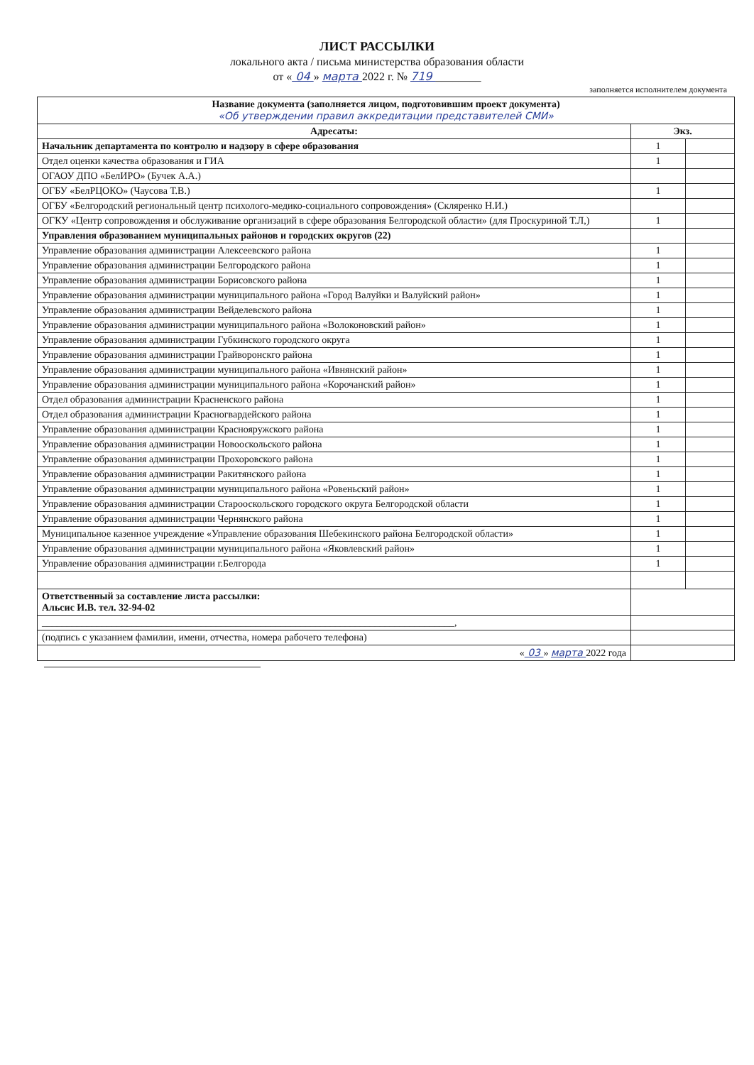ЛИСТ РАССЫЛКИ
локального акта / письма министерства образования области
от « 04 » марта 2022 г. № 719 ________
заполняется исполнителем документа
| Название документа (заполняется лицом, подготовившим проект документа) «Об утверждении правил аккредитации представителей СМИ» | | |
| --- | --- | --- |
| Адресаты: | Экз. | |
| Начальник департамента по контролю и надзору в сфере образования | 1 | |
| Отдел оценки качества образования и ГИА | 1 | |
| ОГАОУ ДПО «БелИРО» (Бучек А.А.) | | |
| ОГБУ «БелРЦОКО» (Чаусова Т.В.) | 1 | |
| ОГБУ «Белгородский региональный центр психолого-медико-социального сопровождения» (Скляренко Н.И.) | | |
| ОГКУ «Центр сопровождения и обслуживание организаций в сфере образования Белгородской области» (для Проскуриной Т.Л,) | 1 | |
| Управления образованием муниципальных районов и городских округов (22) | | |
| Управление образования администрации Алексеевского района | 1 | |
| Управление образования администрации Белгородского района | 1 | |
| Управление образования администрации Борисовского района | 1 | |
| Управление образования администрации муниципального района «Город Валуйки и Валуйский район» | 1 | |
| Управление образования администрации Вейделевского района | 1 | |
| Управление образования администрации муниципального района «Волоконовский район» | 1 | |
| Управление образования администрации Губкинского городского округа | 1 | |
| Управление образования администрации Грайворонскго района | 1 | |
| Управление образования администрации муниципального района «Ивнянский район» | 1 | |
| Управление образования администрации муниципального района «Корочанский район» | 1 | |
| Отдел образования администрации Красненского района | 1 | |
| Отдел образования администрации Красногвардейского района | 1 | |
| Управление образования администрации Краснояружского района | 1 | |
| Управление образования администрации Новооскольского района | 1 | |
| Управление образования администрации Прохоровского района | 1 | |
| Управление образования администрации Ракитянского района | 1 | |
| Управление образования администрации муниципального района «Ровеньский район» | 1 | |
| Управление образования администрации Старооскольского городского округа Белгородской области | 1 | |
| Управление образования администрации Чернянского района | 1 | |
| Муниципальное казенное учреждение «Управление образования Шебекинского района Белгородской области» | 1 | |
| Управление образования администрации муниципального района «Яковлевский район» | 1 | |
| Управление образования администрации г.Белгорода | 1 | |
| Ответственный за составление листа рассылки: Альсис И.В. тел. 32-94-02 | | |
| ___________________________________________________________________________________, | | |
| (подпись с указанием фамилии, имени, отчества, номера рабочего телефона) | | |
| « 03 » марта 2022 года | | |